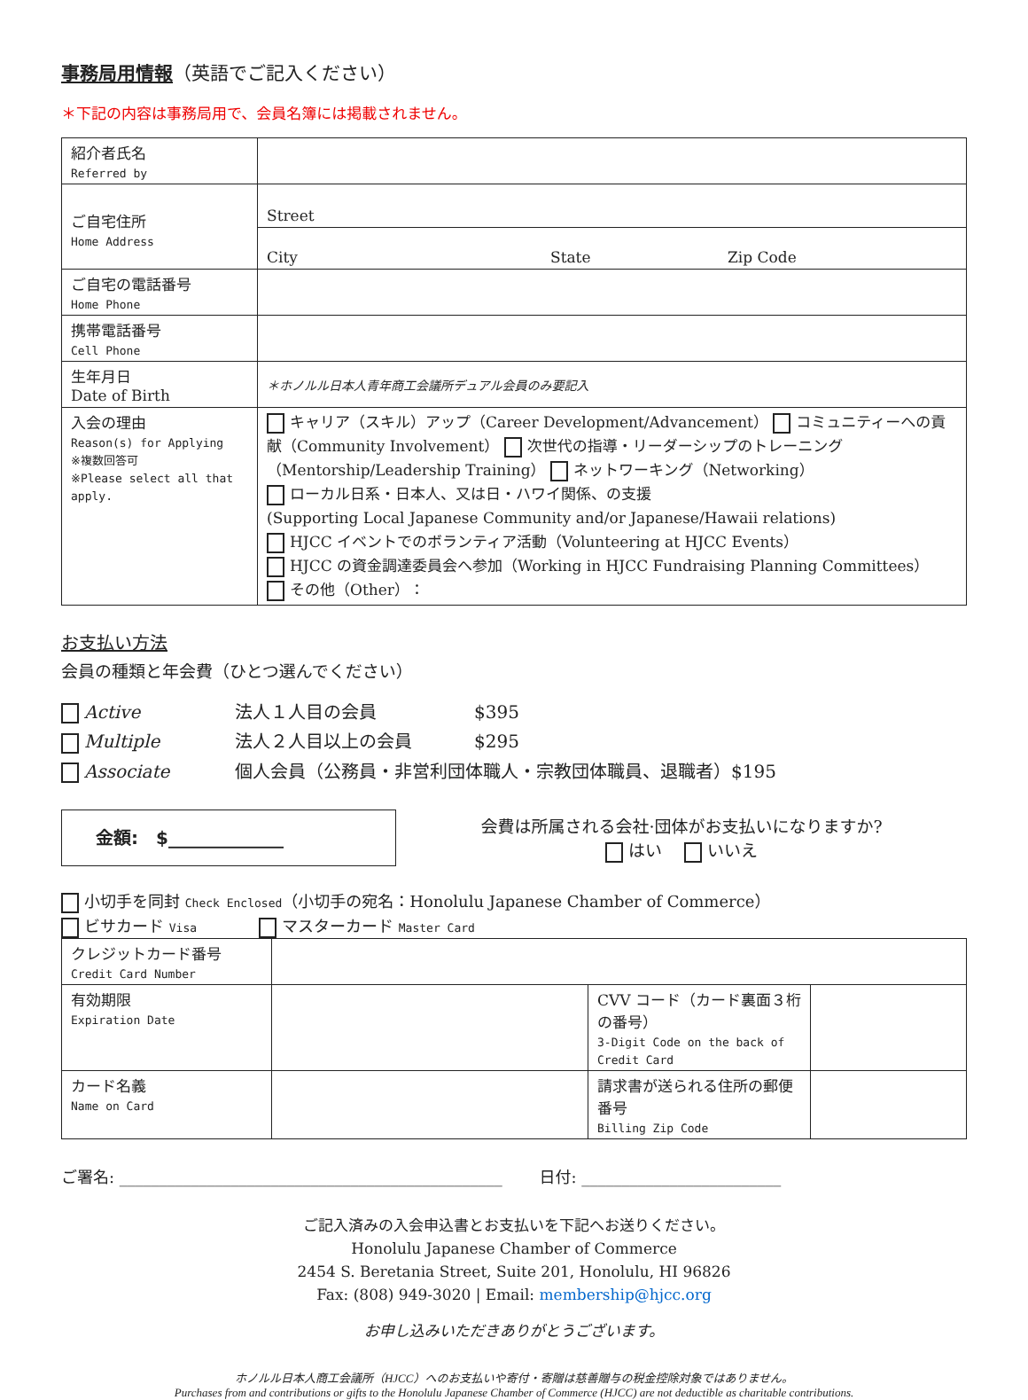事務局用情報（英語でご記入ください）
＊下記の内容は事務局用で、会員名簿には掲載されません。
| 紹介者氏名 Referred by | |
| ご自宅住所 Home Address | Street |
| | City State Zip Code |
| ご自宅の電話番号 Home Phone | |
| 携帯電話番号 Cell Phone | |
| 生年月日 Date of Birth | ＊ホノルル日本人青年商工会議所デュアル会員のみ要記入 |
| 入会の理由 Reason(s) for Applying ※複数回答可 ※Please select all that apply. | キャリア（スキル）アップ（Career Development/Advancement） コミュニティーへの貢献（Community Involvement） 次世代の指導・リーダーシップのトレーニング（Mentorship/Leadership Training） ネットワーキング（Networking） ローカル日系・日本人、又は日・ハワイ関係、の支援 (Supporting Local Japanese Community and/or Japanese/Hawaii relations) HJCC イベントでのボランティア活動（Volunteering at HJCC Events） HJCC の資金調達委員会へ参加（Working in HJCC Fundraising Planning Committees） その他（Other）： |
お支払い方法
会員の種類と年会費（ひとつ選んでください）
Active 法人１人目の会員 $395
Multiple 法人２人目以上の会員 $295
Associate 個人会員（公務員・非営利団体職人・宗教団体職員、退職者）$195
金額:　$_____________
会費は所属される会社·団体がお支払いになりますか?
はい　 いいえ
小切手を同封 Check Enclosed（小切手の宛名：Honolulu Japanese Chamber of Commerce）
ビサカード Visa マスターカード Master Card
| クレジットカード番号 Credit Card Number | | | |
| 有効期限 Expiration Date | | CVV コード（カード裏面３桁の番号） 3-Digit Code on the back of Credit Card | |
| カード名義 Name on Card | | 請求書が送られる住所の郵便番号 Billing Zip Code | |
ご署名: ________________________________________________ 　　日付: _________________________
ご記入済みの入会申込書とお支払いを下記へお送りください。
Honolulu Japanese Chamber of Commerce
2454 S. Beretania Street, Suite 201, Honolulu, HI 96826
Fax: (808) 949-3020 | Email: membership@hjcc.org
お申し込みいただきありがとうございます。
ホノルル日本人商工会議所（HJCC）へのお支払いや寄付・寄贈は慈善贈与の税金控除対象ではありません。
Purchases from and contributions or gifts to the Honolulu Japanese Chamber of Commerce (HJCC) are not deductible as charitable contributions.